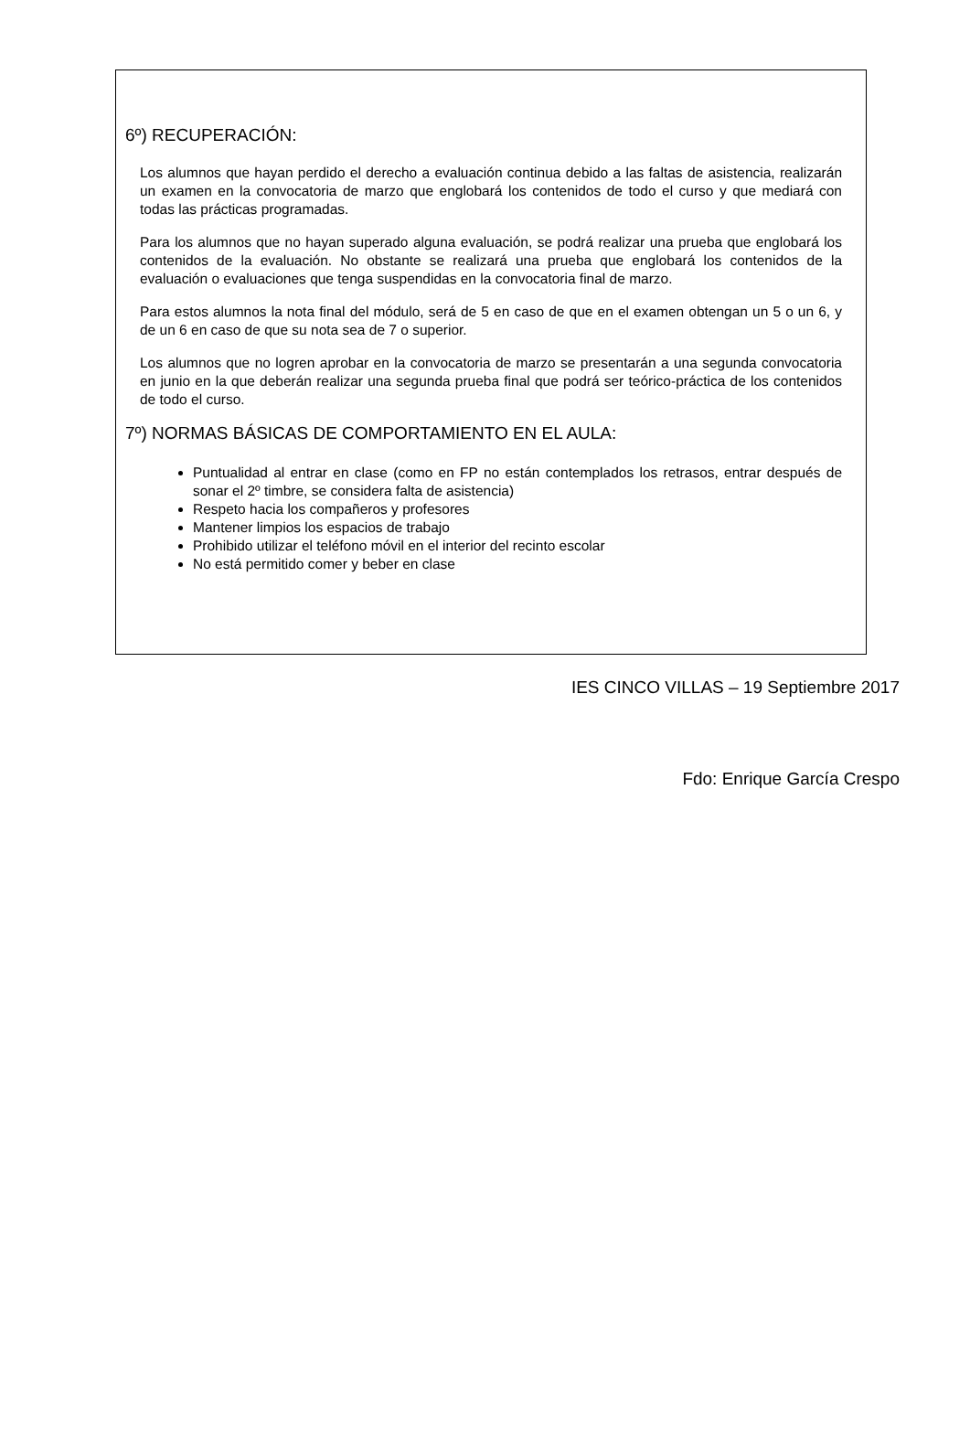6º) RECUPERACIÓN:
Los alumnos que hayan perdido el derecho a evaluación continua debido a las faltas de asistencia, realizarán un examen en la convocatoria de marzo que englobará los contenidos de todo el curso y que mediará con todas las prácticas programadas.
Para los alumnos que no hayan superado alguna evaluación, se podrá realizar una prueba que englobará los contenidos de la evaluación. No obstante se realizará una prueba que englobará los contenidos de la evaluación o evaluaciones que tenga suspendidas en la convocatoria final de marzo.
Para estos alumnos la nota final del módulo, será de 5 en caso de que en el examen obtengan un 5 o un 6, y de un 6 en caso de que su nota sea de 7 o superior.
Los alumnos que no logren aprobar en la convocatoria de marzo se presentarán a una segunda convocatoria en junio en la que deberán realizar una segunda prueba final que podrá ser teórico-práctica de los contenidos de todo el curso.
7º) NORMAS BÁSICAS DE COMPORTAMIENTO EN EL AULA:
Puntualidad al entrar en clase (como en FP no están contemplados los retrasos, entrar después de sonar el 2º timbre, se considera falta de asistencia)
Respeto hacia los compañeros y profesores
Mantener limpios los espacios de trabajo
Prohibido utilizar el teléfono móvil en el interior del recinto escolar
No está permitido comer y beber en clase
IES CINCO VILLAS – 19 Septiembre 2017
Fdo: Enrique García Crespo